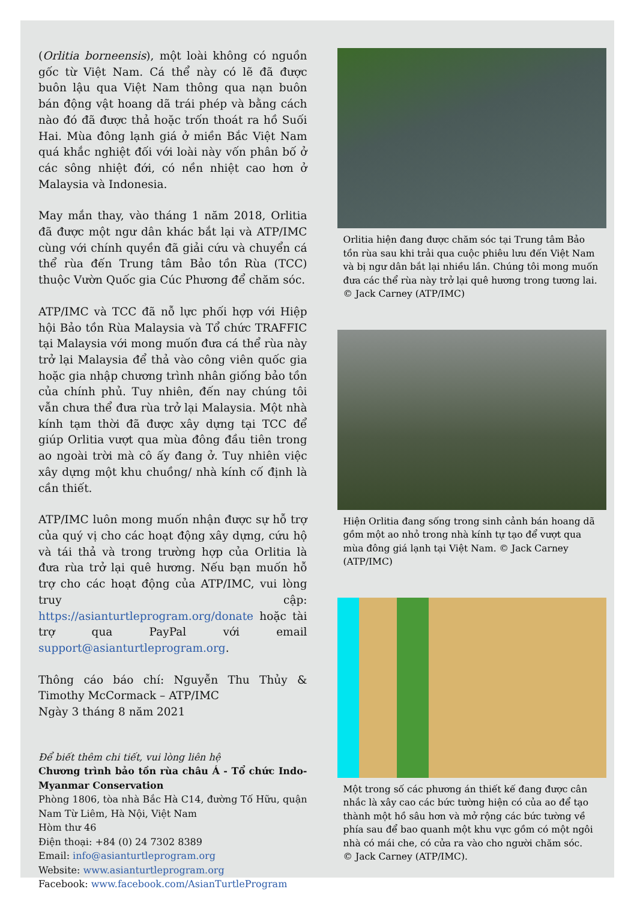(Orlitia borneensis), một loài không có nguồn gốc từ Việt Nam. Cá thể này có lẽ đã được buôn lậu qua Việt Nam thông qua nạn buôn bán động vật hoang dã trái phép và bằng cách nào đó đã được thả hoặc trốn thoát ra hồ Suối Hai. Mùa đông lạnh giá ở miền Bắc Việt Nam quá khắc nghiệt đối với loài này vốn phân bố ở các sông nhiệt đới, có nền nhiệt cao hơn ở Malaysia và Indonesia.
May mắn thay, vào tháng 1 năm 2018, Orlitia đã được một ngư dân khác bắt lại và ATP/IMC cùng với chính quyền đã giải cứu và chuyển cá thể rùa đến Trung tâm Bảo tồn Rùa (TCC) thuộc Vườn Quốc gia Cúc Phương để chăm sóc.
ATP/IMC và TCC đã nỗ lực phối hợp với Hiệp hội Bảo tồn Rùa Malaysia và Tổ chức TRAFFIC tại Malaysia với mong muốn đưa cá thể rùa này trở lại Malaysia để thả vào công viên quốc gia hoặc gia nhập chương trình nhân giống bảo tồn của chính phủ. Tuy nhiên, đến nay chúng tôi vẫn chưa thể đưa rùa trở lại Malaysia. Một nhà kính tạm thời đã được xây dựng tại TCC để giúp Orlitia vượt qua mùa đông đầu tiên trong ao ngoài trời mà cô ấy đang ở. Tuy nhiên việc xây dựng một khu chuồng/ nhà kính cố định là cần thiết.
ATP/IMC luôn mong muốn nhận được sự hỗ trợ của quý vị cho các hoạt động xây dựng, cứu hộ và tái thả và trong trường hợp của Orlitia là đưa rùa trở lại quê hương. Nếu bạn muốn hỗ trợ cho các hoạt động của ATP/IMC, vui lòng truy cập: https://asianturtleprogram.org/donate hoặc tài trợ qua PayPal với email support@asianturtleprogram.org.
Thông cáo báo chí: Nguyễn Thu Thủy & Timothy McCormack – ATP/IMC
Ngày 3 tháng 8 năm 2021
Để biết thêm chi tiết, vui lòng liên hệ
Chương trình bảo tồn rùa châu Á - Tổ chức Indo-Myanmar Conservation
Phòng 1806, tòa nhà Bắc Hà C14, đường Tố Hữu, quận Nam Từ Liêm, Hà Nội, Việt Nam
Hòm thư 46
Điện thoại: +84 (0) 24 7302 8389
Email: info@asianturtleprogram.org
Website: www.asianturtleprogram.org
Facebook: www.facebook.com/AsianTurtleProgram
Orlitia hiện đang được chăm sóc tại Trung tâm Bảo tồn rùa sau khi trải qua cuộc phiêu lưu đến Việt Nam và bị ngư dân bắt lại nhiều lần. Chúng tôi mong muốn đưa các thể rùa này trở lại quê hương trong tương lai.
© Jack Carney (ATP/IMC)
Hiện Orlitia đang sống trong sinh cảnh bán hoang dã gồm một ao nhỏ trong nhà kính tự tạo để vượt qua mùa đông giá lạnh tại Việt Nam. © Jack Carney (ATP/IMC)
Một trong số các phương án thiết kế đang được cân nhắc là xây cao các bức tường hiện có của ao để tạo thành một hồ sâu hơn và mở rộng các bức tường về phía sau để bao quanh một khu vực gồm có một ngôi nhà có mái che, có cửa ra vào cho người chăm sóc.
© Jack Carney (ATP/IMC).